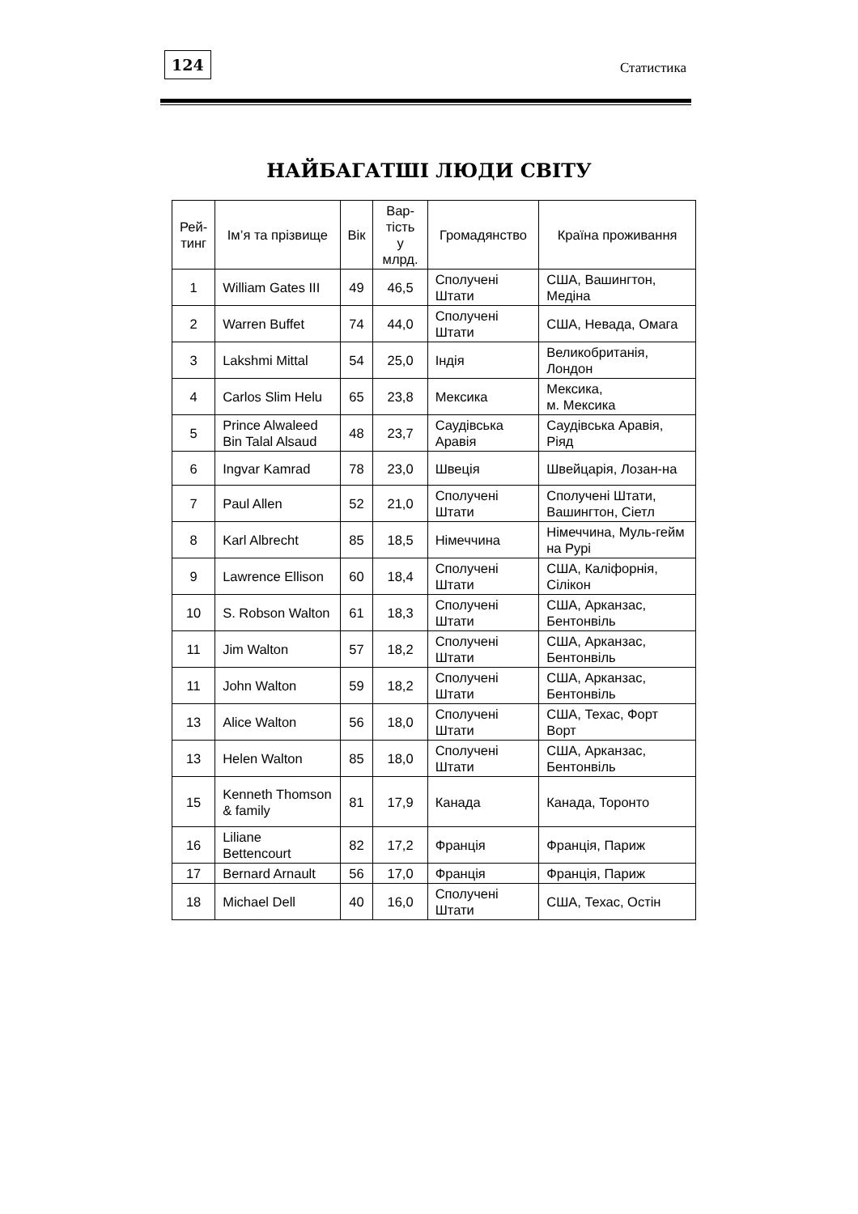124
Статистика
НАЙБАГАТШІ ЛЮДИ СВІТУ
| Рей- тинг | Ім’я та прізвище | Вік | Вар- тість у млрд. | Громадянство | Країна проживання |
| --- | --- | --- | --- | --- | --- |
| 1 | William Gates III | 49 | 46,5 | Сполучені Штати | США, Вашингтон, Медіна |
| 2 | Warren Buffet | 74 | 44,0 | Сполучені Штати | США, Невада, Омага |
| 3 | Lakshmi Mittal | 54 | 25,0 | Індія | Великобританія, Лондон |
| 4 | Carlos Slim Helu | 65 | 23,8 | Мексика | Мексика, м. Мексика |
| 5 | Prince Alwaleed Bin Talal Alsaud | 48 | 23,7 | Саудівська Аравія | Саудівська Аравія, Ріяд |
| 6 | Ingvar Kamrad | 78 | 23,0 | Швеція | Швейцарія, Лозан-на |
| 7 | Paul Allen | 52 | 21,0 | Сполучені Штати | Сполучені Штати, Вашингтон, Сіетл |
| 8 | Karl Albrecht | 85 | 18,5 | Німеччина | Німеччина, Муль-гейм на Рурі |
| 9 | Lawrence Ellison | 60 | 18,4 | Сполучені Штати | США, Каліфорнія, Сілікон |
| 10 | S. Robson Walton | 61 | 18,3 | Сполучені Штати | США, Арканзас, Бентонвіль |
| 11 | Jim Walton | 57 | 18,2 | Сполучені Штати | США, Арканзас, Бентонвіль |
| 11 | John Walton | 59 | 18,2 | Сполучені Штати | США, Арканзас, Бентонвіль |
| 13 | Alice Walton | 56 | 18,0 | Сполучені Штати | США, Техас, Форт Ворт |
| 13 | Helen Walton | 85 | 18,0 | Сполучені Штати | США, Арканзас, Бентонвіль |
| 15 | Kenneth Thomson & family | 81 | 17,9 | Канада | Канада, Торонто |
| 16 | Liliane Bettencourt | 82 | 17,2 | Франція | Франція, Париж |
| 17 | Bernard Arnault | 56 | 17,0 | Франція | Франція, Париж |
| 18 | Michael Dell | 40 | 16,0 | Сполучені Штати | США, Техас, Остін |